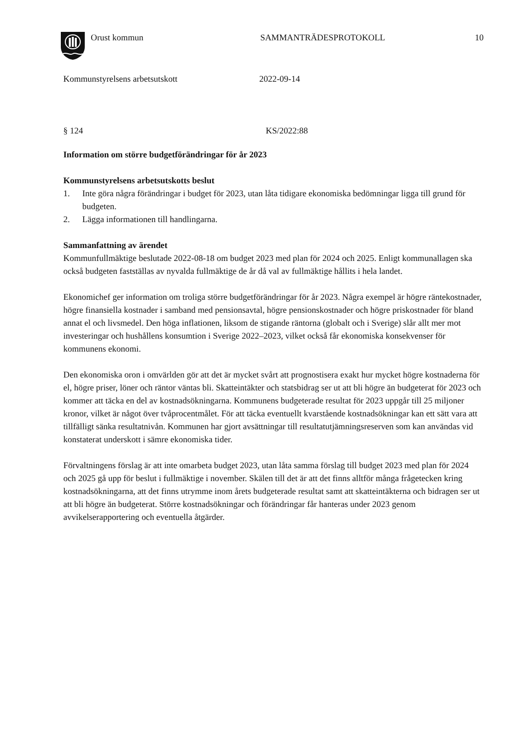Orust kommun SAMMANTRÄDESPROTOKOLL 10
Kommunstyrelsens arbetsutskott 2022-09-14
§ 124 KS/2022:88
Information om större budgetförändringar för år 2023
Kommunstyrelsens arbetsutskotts beslut
1. Inte göra några förändringar i budget för 2023, utan låta tidigare ekonomiska bedömningar ligga till grund för budgeten.
2. Lägga informationen till handlingarna.
Sammanfattning av ärendet
Kommunfullmäktige beslutade 2022-08-18 om budget 2023 med plan för 2024 och 2025. Enligt kommunallagen ska också budgeten fastställas av nyvalda fullmäktige de år då val av fullmäktige hållits i hela landet.
Ekonomichef ger information om troliga större budgetförändringar för år 2023. Några exempel är högre räntekostnader, högre finansiella kostnader i samband med pensionsavtal, högre pensionskostnader och högre priskostnader för bland annat el och livsmedel. Den höga inflationen, liksom de stigande räntorna (globalt och i Sverige) slår allt mer mot investeringar och hushållens konsumtion i Sverige 2022–2023, vilket också får ekonomiska konsekvenser för kommunens ekonomi.
Den ekonomiska oron i omvärlden gör att det är mycket svårt att prognostisera exakt hur mycket högre kostnaderna för el, högre priser, löner och räntor väntas bli. Skatteintäkter och statsbidrag ser ut att bli högre än budgeterat för 2023 och kommer att täcka en del av kostnadsökningarna. Kommunens budgeterade resultat för 2023 uppgår till 25 miljoner kronor, vilket är något över tvåprocentmålet. För att täcka eventuellt kvarstående kostnadsökningar kan ett sätt vara att tillfälligt sänka resultatnivån. Kommunen har gjort avsättningar till resultatutjämningsreserven som kan användas vid konstaterat underskott i sämre ekonomiska tider.
Förvaltningens förslag är att inte omarbeta budget 2023, utan låta samma förslag till budget 2023 med plan för 2024 och 2025 gå upp för beslut i fullmäktige i november. Skälen till det är att det finns alltför många frågetecken kring kostnadsökningarna, att det finns utrymme inom årets budgeterade resultat samt att skatteintäkterna och bidragen ser ut att bli högre än budgeterat. Större kostnadsökningar och förändringar får hanteras under 2023 genom avvikelserapportering och eventuella åtgärder.